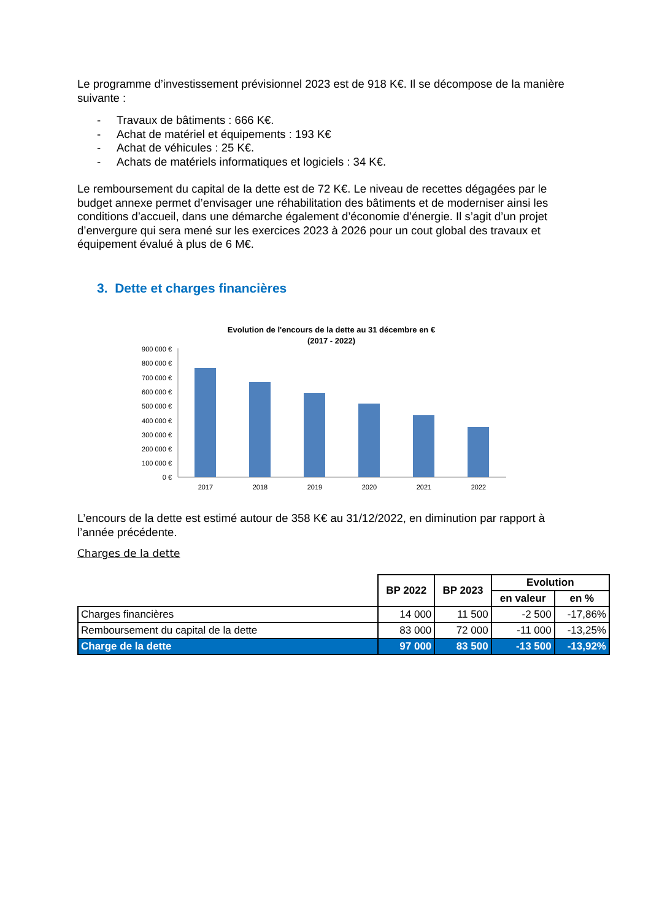Le programme d’investissement prévisionnel 2023 est de 918 K€. Il se décompose de la manière suivante :
- Travaux de bâtiments : 666 K€.
- Achat de matériel et équipements : 193 K€
- Achat de véhicules : 25 K€.
- Achats de matériels informatiques et logiciels : 34 K€.
Le remboursement du capital de la dette est de 72 K€. Le niveau de recettes dégagées par le budget annexe permet d’envisager une réhabilitation des bâtiments et de moderniser ainsi les conditions d’accueil, dans une démarche également d’économie d’énergie. Il s’agit d’un projet d’envergure qui sera mené sur les exercices 2023 à 2026 pour un cout global des travaux et équipement évalué à plus de 6 M€.
3. Dette et charges financières
Evolution de l'encours de la dette au 31 décembre en €
(2017 - 2022)
900 000 €
800 000 €
700 000 €
600 000 €
500 000 €
400 000 €
300 000 €
200 000 €
100 000 €
0 €
2017
2018
2019
2020
2021
2022
L’encours de la dette est estimé autour de 358 K€ au 31/12/2022, en diminution par rapport à l’année précédente.
Charges de la dette
| | BP 2022 | BP 2023 | Evolution | |
| | | | en valeur | en % |
| Charges financières | 14 000 | 11 500 | -2 500 | -17,86% |
| Remboursement du capital de la dette | 83 000 | 72 000 | -11 000 | -13,25% |
| Charge de la dette | 97 000 | 83 500 | -13 500 | -13,92% |